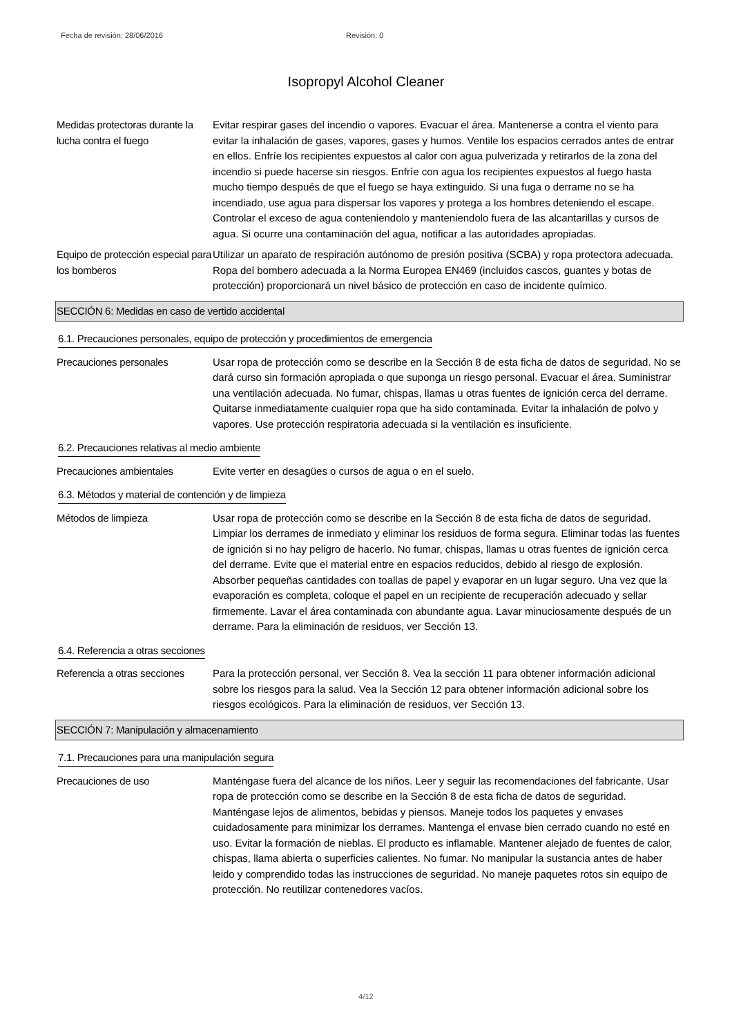Fecha de revisión: 28/06/2016 Revisión: 0
Isopropyl Alcohol Cleaner
Medidas protectoras durante la lucha contra el fuego
Evitar respirar gases del incendio o vapores. Evacuar el área. Mantenerse a contra el viento para evitar la inhalación de gases, vapores, gases y humos. Ventile los espacios cerrados antes de entrar en ellos. Enfríe los recipientes expuestos al calor con agua pulverizada y retirarlos de la zona del incendio si puede hacerse sin riesgos. Enfríe con agua los recipientes expuestos al fuego hasta mucho tiempo después de que el fuego se haya extinguido. Si una fuga o derrame no se ha incendiado, use agua para dispersar los vapores y protega a los hombres deteniendo el escape. Controlar el exceso de agua conteniendolo y manteniendolo fuera de las alcantarillas y cursos de agua. Si ocurre una contaminación del agua, notificar a las autoridades apropiadas.
Equipo de protección especial para los bomberos
Utilizar un aparato de respiración autónomo de presión positiva (SCBA) y ropa protectora adecuada. Ropa del bombero adecuada a la Norma Europea EN469 (incluidos cascos, guantes y botas de protección) proporcionará un nivel básico de protección en caso de incidente químico.
SECCIÓN 6: Medidas en caso de vertido accidental
6.1. Precauciones personales, equipo de protección y procedimientos de emergencia
Precauciones personales Usar ropa de protección como se describe en la Sección 8 de esta ficha de datos de seguridad. No se dará curso sin formación apropiada o que suponga un riesgo personal. Evacuar el área. Suministrar una ventilación adecuada. No fumar, chispas, llamas u otras fuentes de ignición cerca del derrame. Quitarse inmediatamente cualquier ropa que ha sido contaminada. Evitar la inhalación de polvo y vapores. Use protección respiratoria adecuada si la ventilación es insuficiente.
6.2. Precauciones relativas al medio ambiente
Precauciones ambientales Evite verter en desagües o cursos de agua o en el suelo.
6.3. Métodos y material de contención y de limpieza
Métodos de limpieza Usar ropa de protección como se describe en la Sección 8 de esta ficha de datos de seguridad. Limpiar los derrames de inmediato y eliminar los residuos de forma segura. Eliminar todas las fuentes de ignición si no hay peligro de hacerlo. No fumar, chispas, llamas u otras fuentes de ignición cerca del derrame. Evite que el material entre en espacios reducidos, debido al riesgo de explosión. Absorber pequeñas cantidades con toallas de papel y evaporar en un lugar seguro. Una vez que la evaporación es completa, coloque el papel en un recipiente de recuperación adecuado y sellar firmemente. Lavar el área contaminada con abundante agua. Lavar minuciosamente después de un derrame. Para la eliminación de residuos, ver Sección 13.
6.4. Referencia a otras secciones
Referencia a otras secciones
Para la protección personal, ver Sección 8. Vea la sección 11 para obtener información adicional sobre los riesgos para la salud. Vea la Sección 12 para obtener información adicional sobre los riesgos ecológicos. Para la eliminación de residuos, ver Sección 13.
SECCIÓN 7: Manipulación y almacenamiento
7.1. Precauciones para una manipulación segura
Precauciones de uso Manténgase fuera del alcance de los niños. Leer y seguir las recomendaciones del fabricante. Usar ropa de protección como se describe en la Sección 8 de esta ficha de datos de seguridad. Manténgase lejos de alimentos, bebidas y piensos. Maneje todos los paquetes y envases cuidadosamente para minimizar los derrames. Mantenga el envase bien cerrado cuando no esté en uso. Evitar la formación de nieblas. El producto es inflamable. Mantener alejado de fuentes de calor, chispas, llama abierta o superficies calientes. No fumar. No manipular la sustancia antes de haber leido y comprendido todas las instrucciones de seguridad. No maneje paquetes rotos sin equipo de protección. No reutilizar contenedores vacíos.
4/12